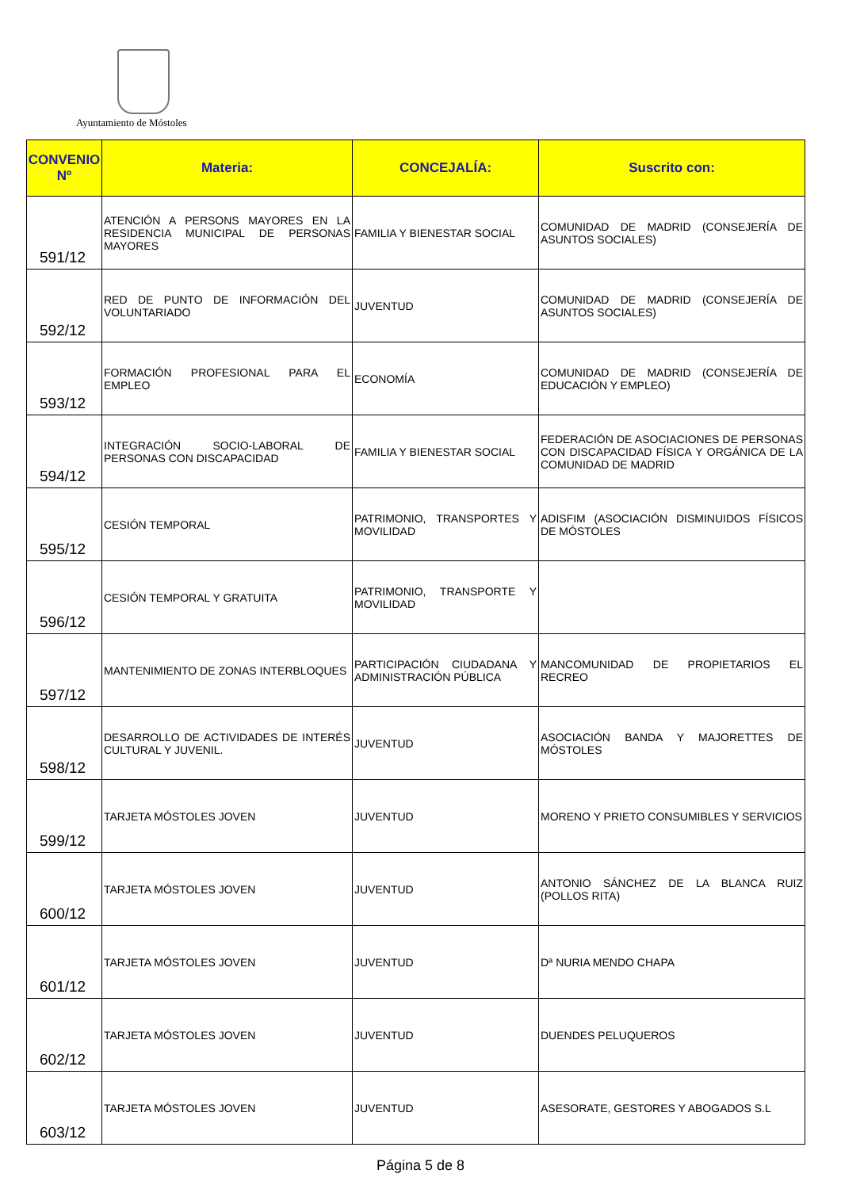Ayuntamiento de Móstoles
| CONVENIO Nº | Materia: | CONCEJALÍA: | Suscrito con: |
| --- | --- | --- | --- |
| 591/12 | ATENCIÓN A PERSONS MAYORES EN LA RESIDENCIA MUNICIPAL DE PERSONAS MAYORES | FAMILIA Y BIENESTAR SOCIAL | COMUNIDAD DE MADRID (CONSEJERÍA DE ASUNTOS SOCIALES) |
| 592/12 | RED DE PUNTO DE INFORMACIÓN DEL VOLUNTARIADO | JUVENTUD | COMUNIDAD DE MADRID (CONSEJERÍA DE ASUNTOS SOCIALES) |
| 593/12 | FORMACIÓN PROFESIONAL PARA EL EMPLEO | ECONOMÍA | COMUNIDAD DE MADRID (CONSEJERÍA DE EDUCACIÓN Y EMPLEO) |
| 594/12 | INTEGRACIÓN SOCIO-LABORAL DE PERSONAS CON DISCAPACIDAD | FAMILIA Y BIENESTAR SOCIAL | FEDERACIÓN DE ASOCIACIONES DE PERSONAS CON DISCAPACIDAD FÍSICA Y ORGÁNICA DE LA COMUNIDAD DE MADRID |
| 595/12 | CESIÓN TEMPORAL | PATRIMONIO, TRANSPORTES Y MOVILIDAD | ADISFIM (ASOCIACIÓN DISMINUIDOS FÍSICOS DE MÓSTOLES |
| 596/12 | CESIÓN TEMPORAL Y GRATUITA | PATRIMONIO, TRANSPORTE Y MOVILIDAD | |
| 597/12 | MANTENIMIENTO DE ZONAS INTERBLOQUES | PARTICIPACIÓN CIUDADANA Y ADMINISTRACIÓN PÚBLICA | MANCOMUNIDAD DE PROPIETARIOS EL RECREO |
| 598/12 | DESARROLLO DE ACTIVIDADES DE INTERÉS CULTURAL Y JUVENIL. | JUVENTUD | ASOCIACIÓN BANDA Y MAJORETTES DE MÓSTOLES |
| 599/12 | TARJETA MÓSTOLES JOVEN | JUVENTUD | MORENO Y PRIETO CONSUMIBLES Y SERVICIOS |
| 600/12 | TARJETA MÓSTOLES JOVEN | JUVENTUD | ANTONIO SÁNCHEZ DE LA BLANCA RUIZ (POLLOS RITA) |
| 601/12 | TARJETA MÓSTOLES JOVEN | JUVENTUD | Dª NURIA MENDO CHAPA |
| 602/12 | TARJETA MÓSTOLES JOVEN | JUVENTUD | DUENDES PELUQUEROS |
| 603/12 | TARJETA MÓSTOLES JOVEN | JUVENTUD | ASESORATE, GESTORES Y ABOGADOS S.L |
Página 5 de 8